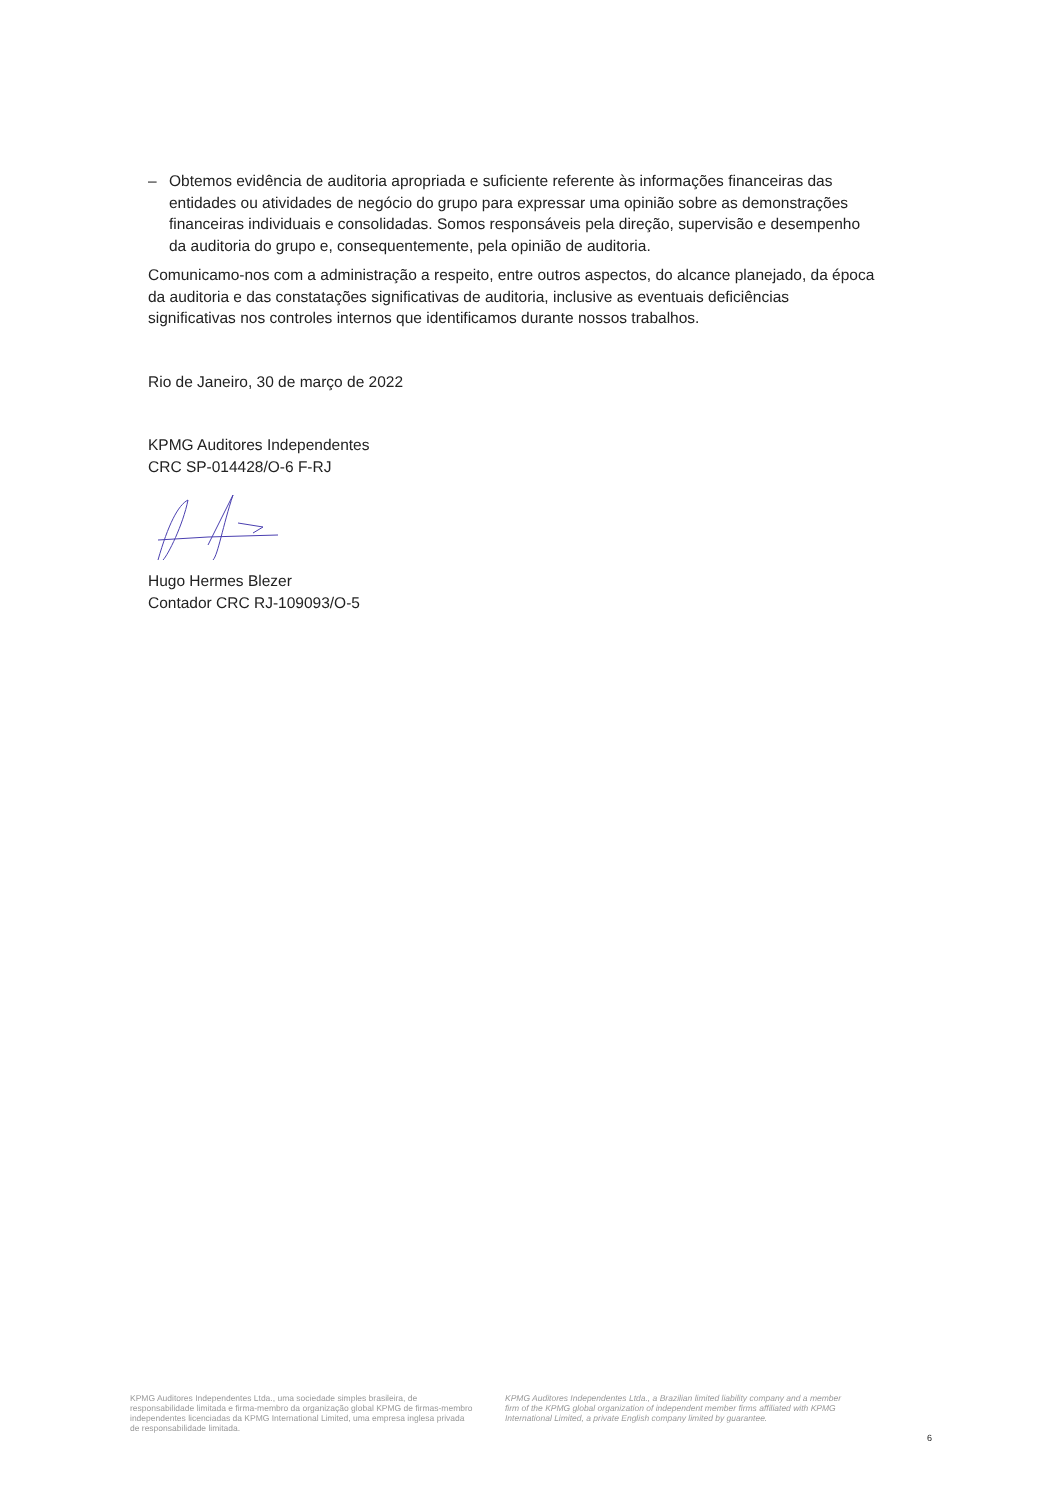– Obtemos evidência de auditoria apropriada e suficiente referente às informações financeiras das entidades ou atividades de negócio do grupo para expressar uma opinião sobre as demonstrações financeiras individuais e consolidadas. Somos responsáveis pela direção, supervisão e desempenho da auditoria do grupo e, consequentemente, pela opinião de auditoria.
Comunicamo-nos com a administração a respeito, entre outros aspectos, do alcance planejado, da época da auditoria e das constatações significativas de auditoria, inclusive as eventuais deficiências significativas nos controles internos que identificamos durante nossos trabalhos.
Rio de Janeiro, 30 de março de 2022
KPMG Auditores Independentes
CRC SP-014428/O-6 F-RJ
Hugo Hermes Blezer
Contador CRC RJ-109093/O-5
KPMG Auditores Independentes Ltda., uma sociedade simples brasileira, de responsabilidade limitada e firma-membro da organização global KPMG de firmas-membro independentes licenciadas da KPMG International Limited, uma empresa inglesa privada de responsabilidade limitada.
KPMG Auditores Independentes Ltda., a Brazilian limited liability company and a member firm of the KPMG global organization of independent member firms affiliated with KPMG International Limited, a private English company limited by guarantee.
6